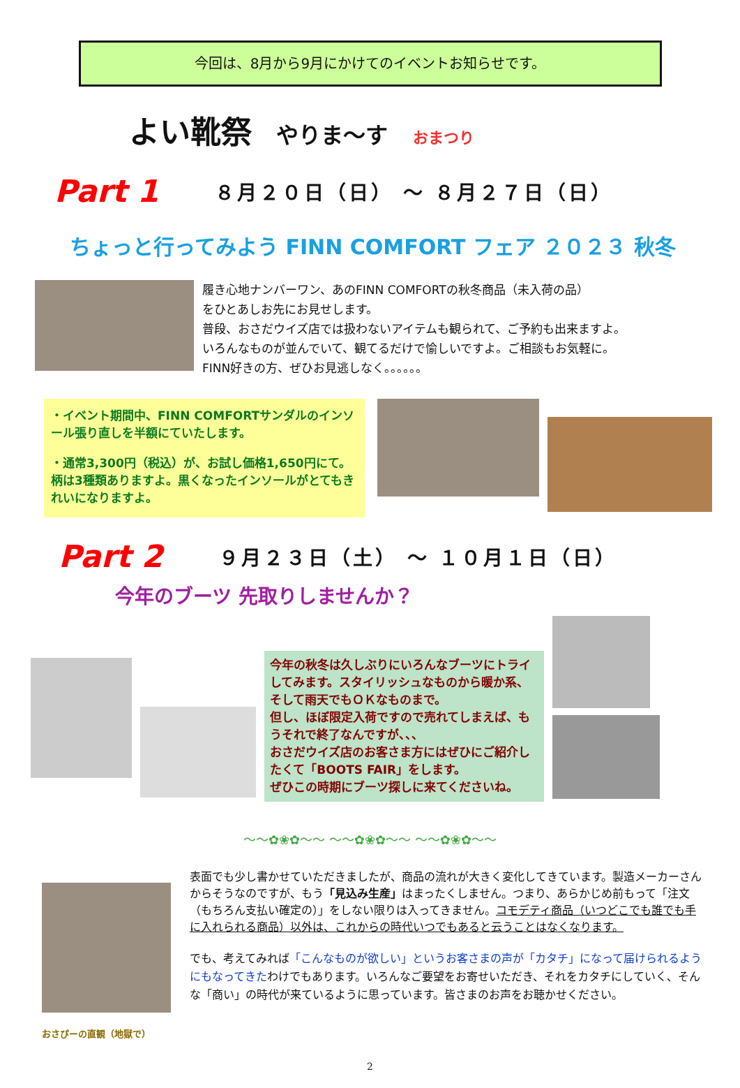今回は、8月から9月にかけてのイベントお知らせです。
よい靴祭 やりま～す おまつり
Part 1 ８月２０日（日） ～ ８月２７日（日）
ちょっと行ってみよう FINN COMFORT フェア ２０２３ 秋冬
履き心地ナンバーワン、あのFINN COMFORTの秋冬商品（未入荷の品）
をひとあしお先にお見せします。
普段、おさだウイズ店では扱わないアイテムも観られて、ご予約も出来ますよ。
いろんなものが並んでいて、観てるだけで愉しいですよ。ご相談もお気軽に。
FINN好きの方、ぜひお見逃しなく。。。。。。
・イベント期間中、FINN COMFORTサンダルのインソール張り直しを半額にていたします。
・通常3,300円（税込）が、お試し価格1,650円にて。柄は3種類ありますよ。黒くなったインソールがとてもきれいになりますよ。
Part 2 ９月２３日（土） ～ １０月１日（日）
今年のブーツ 先取りしませんか？
今年の秋冬は久しぶりにいろんなブーツにトライしてみます。スタイリッシュなものから暖か系、そして雨天でもＯＫなものまで。
但し、ほぼ限定入荷ですので売れてしまえば、もうそれで終了なんですが、、、
おさだウイズ店のお客さま方にはぜひにご紹介したくて「BOOTS FAIR」をします。
ぜひこの時期にブーツ探しに来てくださいね。
～～✿❀✿～～ ～～✿❀✿～～ ～～✿❀✿～～
おさぴーの直観（地獄で）
表面でも少し書かせていただきましたが、商品の流れが大きく変化してきています。製造メーカーさんからそうなのですが、もう「見込み生産」はまったくしません。つまり、あらかじめ前もって「注文（もちろん支払い確定の）」をしない限りは入ってきません。コモデティ商品（いつどこでも誰でも手に入れられる商品）以外は、これからの時代いつでもあると云うことはなくなります。
でも、考えてみれば「こんなものが欲しい」というお客さまの声が「カタチ」になって届けられるようにもなってきたわけでもあります。いろんなご要望をお寄せいただき、それをカタチにしていく、そんな「商い」の時代が来ているように思っています。皆さまのお声をお聴かせください。
2